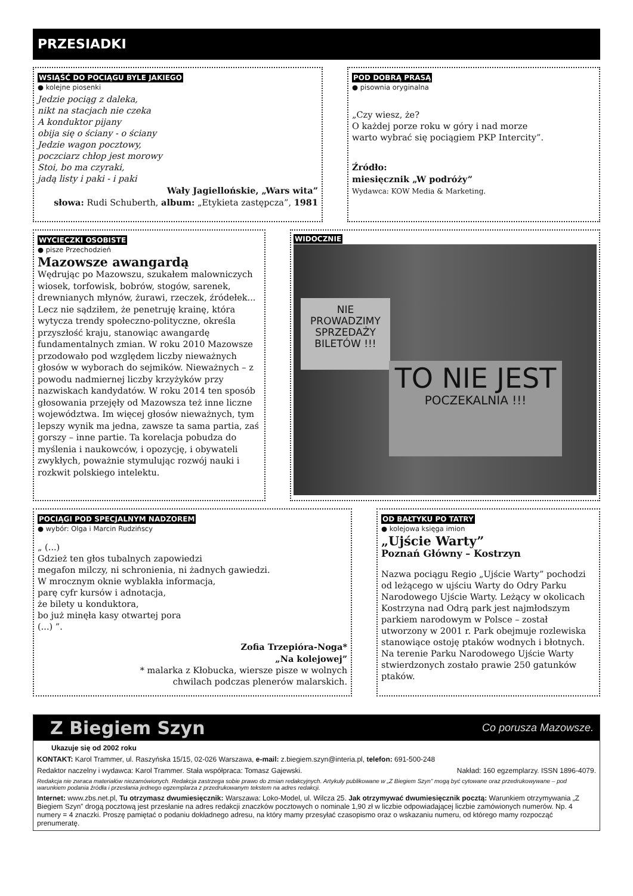PRZESIADKI
WSIĄŚĆ DO POCIĄGU BYLE JAKIEGO
● kolejne piosenki
Jedzie pociąg z daleka,
nikt na stacjach nie czeka
A konduktor pijany
obija się o ściany - o ściany
Jedzie wagon pocztowy,
poczciarz chłop jest morowy
Stoi, bo ma czyraki,
jadą listy i paki - i paki
Wały Jagiellońskie, „Wars wita”
słowa: Rudi Schuberth, album: „Etykieta zastępcza”, 1981
POD DOBRĄ PRASĄ
● pisownia oryginalna
„Czy wiesz, że?
O każdej porze roku w góry i nad morze
warto wybrać się pociągiem PKP Intercity”.
Źródło:
miesięcznik „W podróży”
Wydawca: KOW Media & Marketing.
WYCIECZKI OSOBISTE
● pisze Przechodzień
Mazowsze awangardą
Wędrując po Mazowszu, szukałem malowniczych wiosek, torfowisk, bobrów, stogów, sarenek, drewnianych młynów, żurawi, rzeczek, źródełek... Lecz nie sądziłem, że penetruję krainę, która wytycza trendy społeczno-polityczne, określa przyszłość kraju, stanowiąc awangardę fundamentalnych zmian. W roku 2010 Mazowsze przodowało pod względem liczby nieważnych głosów w wyborach do sejmików. Nieważnych – z powodu nadmiernej liczby krzyżyków przy nazwiskach kandydatów. W roku 2014 ten sposób głosowania przejęły od Mazowsza też inne liczne województwa. Im więcej głosów nieważnych, tym lepszy wynik ma jedna, zawsze ta sama partia, zaś gorszy – inne partie. Ta korelacja pobudza do myślenia i naukowców, i opozycję, i obywateli zwykłych, poważnie stymulując rozwój nauki i rozkwit polskiego intelektu.
WIDOCZNIE
NIE PROWADZIMY
SPRZEDAŻY
BILETÓW !!!
TO NIE JEST
POCZEKALNIA !!!
POCIĄGI POD SPECJALNYM NADZOREM
● wybór: Olga i Marcin Rudzińscy
„ (...)
Gdzież ten głos tubalnych zapowiedzi
megafon milczy, ni schronienia, ni żadnych gawiedzi.
W mrocznym oknie wyblakła informacja,
parę cyfr kursów i adnotacja,
że bilety u konduktora,
bo już minęła kasy otwartej pora
(...) ”.
Zofia Trzepióra-Noga*
„Na kolejowej”
* malarka z Kłobucka, wiersze pisze w wolnych
chwilach podczas plenerów malarskich.
OD BAŁTYKU PO TATRY
● kolejowa księga imion
„Ujście Warty”
Poznań Główny – Kostrzyn
Nazwa pociągu Regio „Ujście Warty” pochodzi od leżącego w ujściu Warty do Odry Parku Narodowego Ujście Warty. Leżący w okolicach Kostrzyna nad Odrą park jest najmłodszym parkiem narodowym w Polsce – został utworzony w 2001 r. Park obejmuje rozlewiska stanowiące ostoję ptaków wodnych i błotnych. Na terenie Parku Narodowego Ujście Warty stwierdzonych zostało prawie 250 gatunków ptaków.
Z Biegiem Szyn Co porusza Mazowsze.
Ukazuje się od 2002 roku
KONTAKT: Karol Trammer, ul. Raszyńska 15/15, 02-026 Warszawa, e-mail: z.biegiem.szyn@interia.pl, telefon: 691-500-248
Redaktor naczelny i wydawca: Karol Trammer. Stała współpraca: Tomasz Gajewski. Nakład: 160 egzemplarzy. ISSN 1896-4079.
Redakcja nie zwraca materiałów niezamówionych. Redakcja zastrzega sobie prawo do zmian redakcyjnych. Artykuły publikowane w „Z Biegiem Szyn” mogą być cytowane oraz przedrukowywane – pod warunkiem podania źródła i przesłania jednego egzemplarza z przedrukowanym tekstem na adres redakcji.
Internet: www.zbs.net.pl, Tu otrzymasz dwumiesięcznik: Warszawa: Loko-Model, ul. Wilcza 25. Jak otrzymywać dwumiesięcznik pocztą: Warunkiem otrzymywania „Z Biegiem Szyn” drogą pocztową jest przesłanie na adres redakcji znaczków pocztowych o nominale 1,90 zł w liczbie odpowiadającej liczbie zamówionych numerów. Np. 4 numery = 4 znaczki. Proszę pamiętać o podaniu dokładnego adresu, na który mamy przesyłać czasopismo oraz o wskazaniu numeru, od którego mamy rozpocząć prenumeratę.